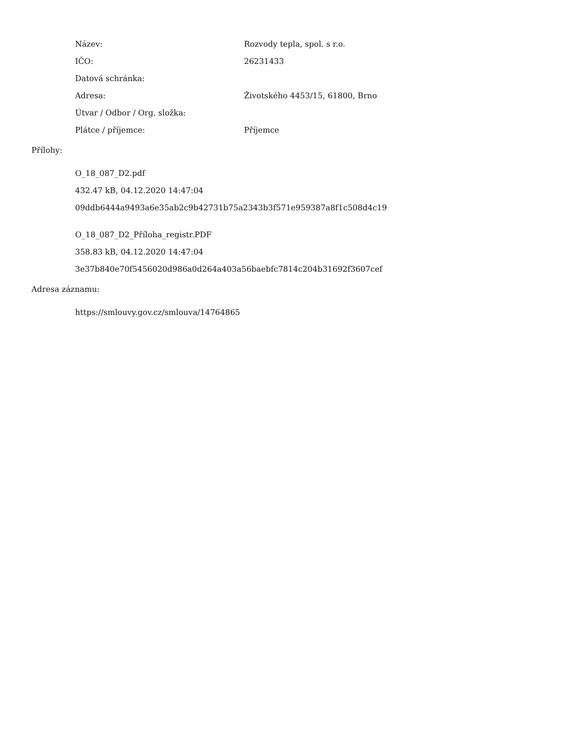| Název: | Rozvody tepla, spol. s r.o. |
| IČO: | 26231433 |
| Datová schránka: | |
| Adresa: | Životského 4453/15, 61800, Brno |
| Útvar / Odbor / Org. složka: | |
| Plátce / příjemce: | Příjemce |
Přílohy:
O_18_087_D2.pdf
432.47 kB, 04.12.2020 14:47:04
09ddb6444a9493a6e35ab2c9b42731b75a2343b3f571e959387a8f1c508d4c19
O_18_087_D2_Příloha_registr.PDF
358.83 kB, 04.12.2020 14:47:04
3e37b840e70f5456020d986a0d264a403a56baebfc7814c204b31692f3607cef
Adresa záznamu:
https://smlouvy.gov.cz/smlouva/14764865